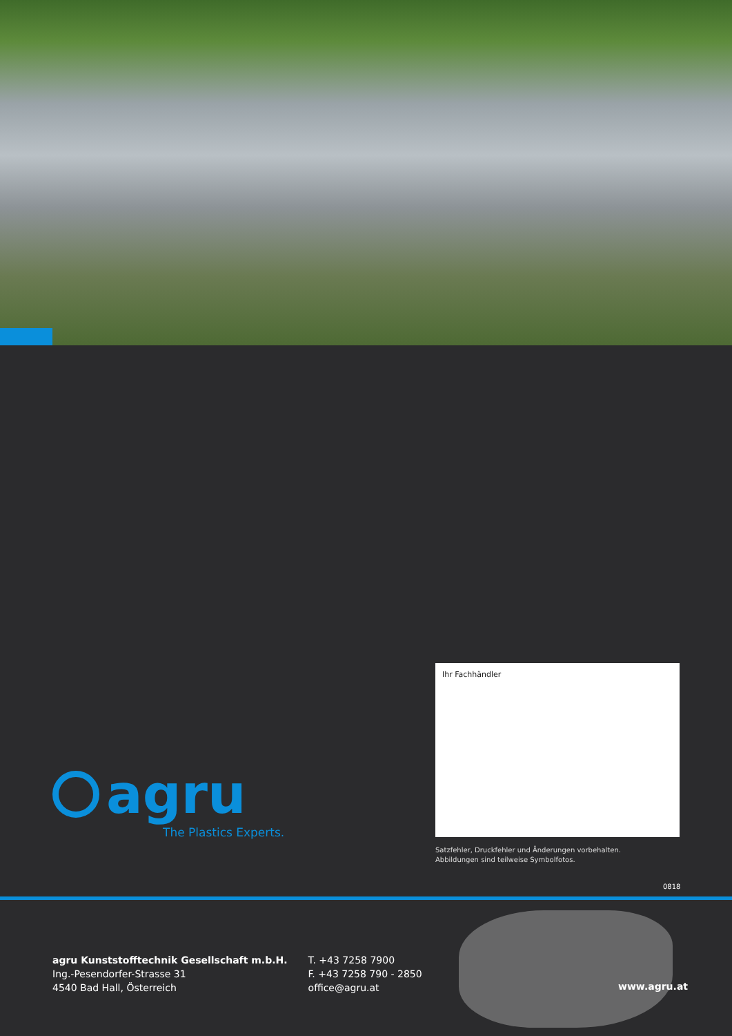Ihr Fachhändler
Satzfehler, Druckfehler und Änderungen vorbehalten.
Abbildungen sind teilweise Symbolfotos.
agru
The Plastics Experts.
0818
agru Kunststofftechnik Gesellschaft m.b.H.
Ing.-Pesendorfer-Strasse 31
4540 Bad Hall, Österreich
T. +43 7258 7900
F. +43 7258 790 - 2850
office@agru.at
www.agru.at